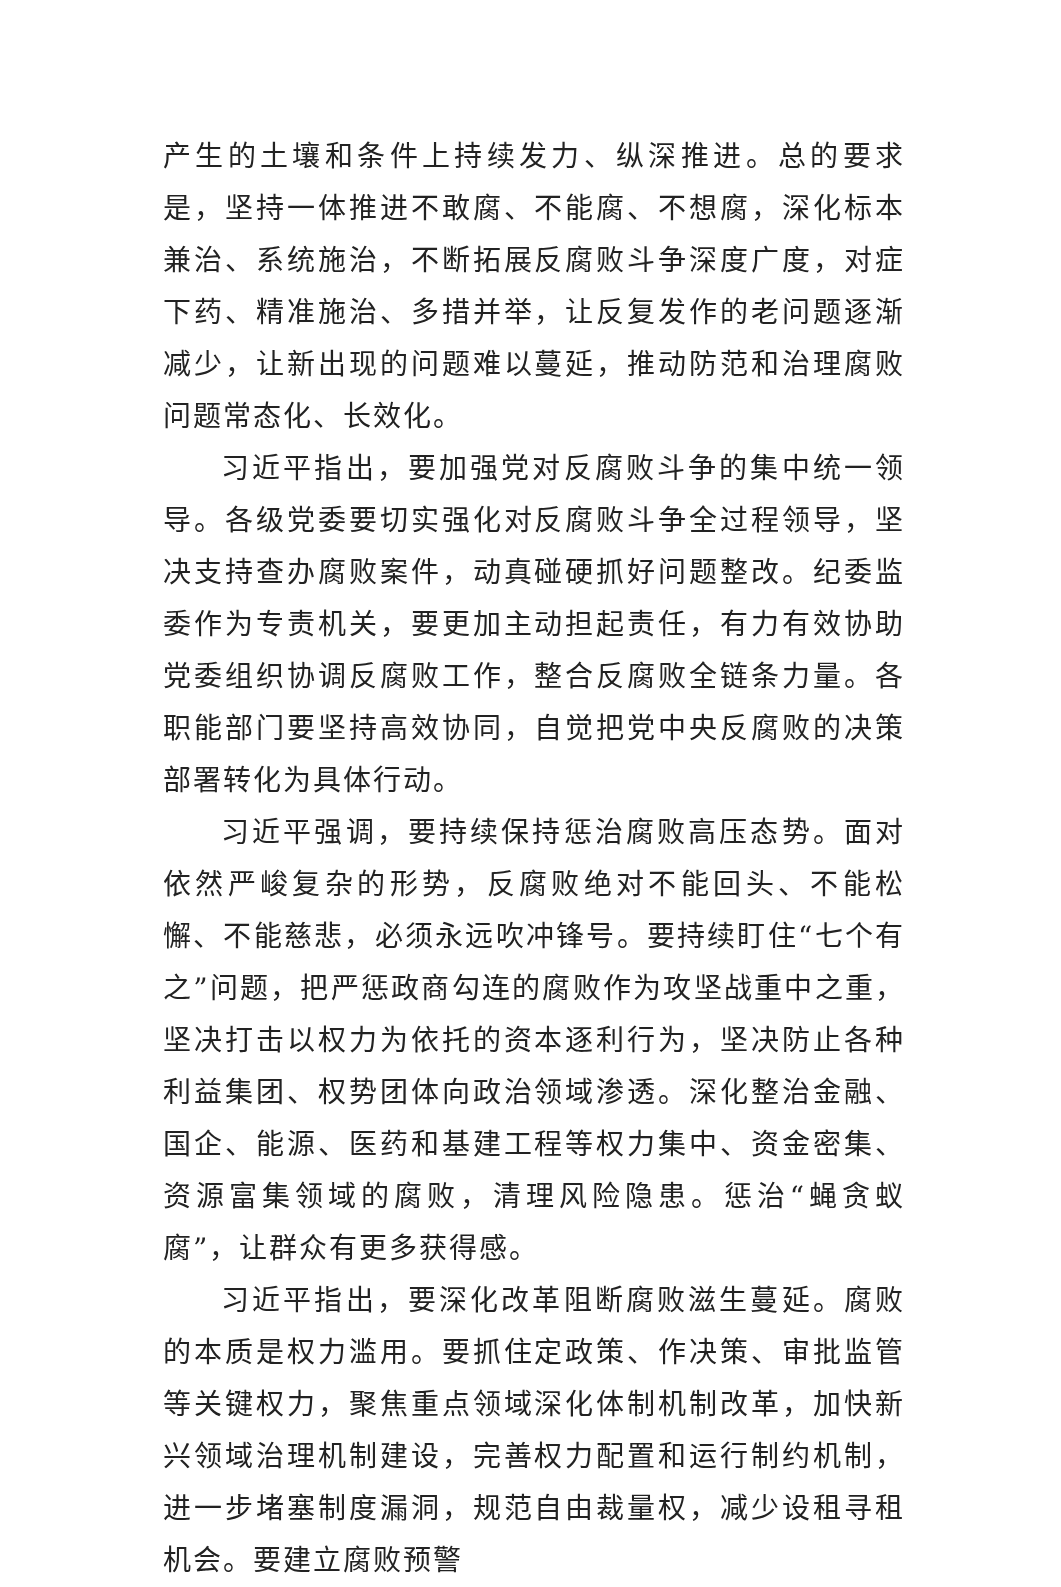产生的土壤和条件上持续发力、纵深推进。总的要求是，坚持一体推进不敢腐、不能腐、不想腐，深化标本兼治、系统施治，不断拓展反腐败斗争深度广度，对症下药、精准施治、多措并举，让反复发作的老问题逐渐减少，让新出现的问题难以蔓延，推动防范和治理腐败问题常态化、长效化。
习近平指出，要加强党对反腐败斗争的集中统一领导。各级党委要切实强化对反腐败斗争全过程领导，坚决支持查办腐败案件，动真碰硬抓好问题整改。纪委监委作为专责机关，要更加主动担起责任，有力有效协助党委组织协调反腐败工作，整合反腐败全链条力量。各职能部门要坚持高效协同，自觉把党中央反腐败的决策部署转化为具体行动。
习近平强调，要持续保持惩治腐败高压态势。面对依然严峻复杂的形势，反腐败绝对不能回头、不能松懈、不能慈悲，必须永远吹冲锋号。要持续盯住“七个有之”问题，把严惩政商勾连的腐败作为攻坚战重中之重，坚决打击以权力为依托的资本逐利行为，坚决防止各种利益集团、权势团体向政治领域渗透。深化整治金融、国企、能源、医药和基建工程等权力集中、资金密集、资源富集领域的腐败，清理风险隐患。惩治“蝇贪蚁腐”，让群众有更多获得感。
习近平指出，要深化改革阻断腐败滋生蔓延。腐败的本质是权力滥用。要抓住定政策、作决策、审批监管等关键权力，聚焦重点领域深化体制机制改革，加快新兴领域治理机制建设，完善权力配置和运行制约机制，进一步堵塞制度漏洞，规范自由裁量权，减少设租寻租机会。要建立腐败预警